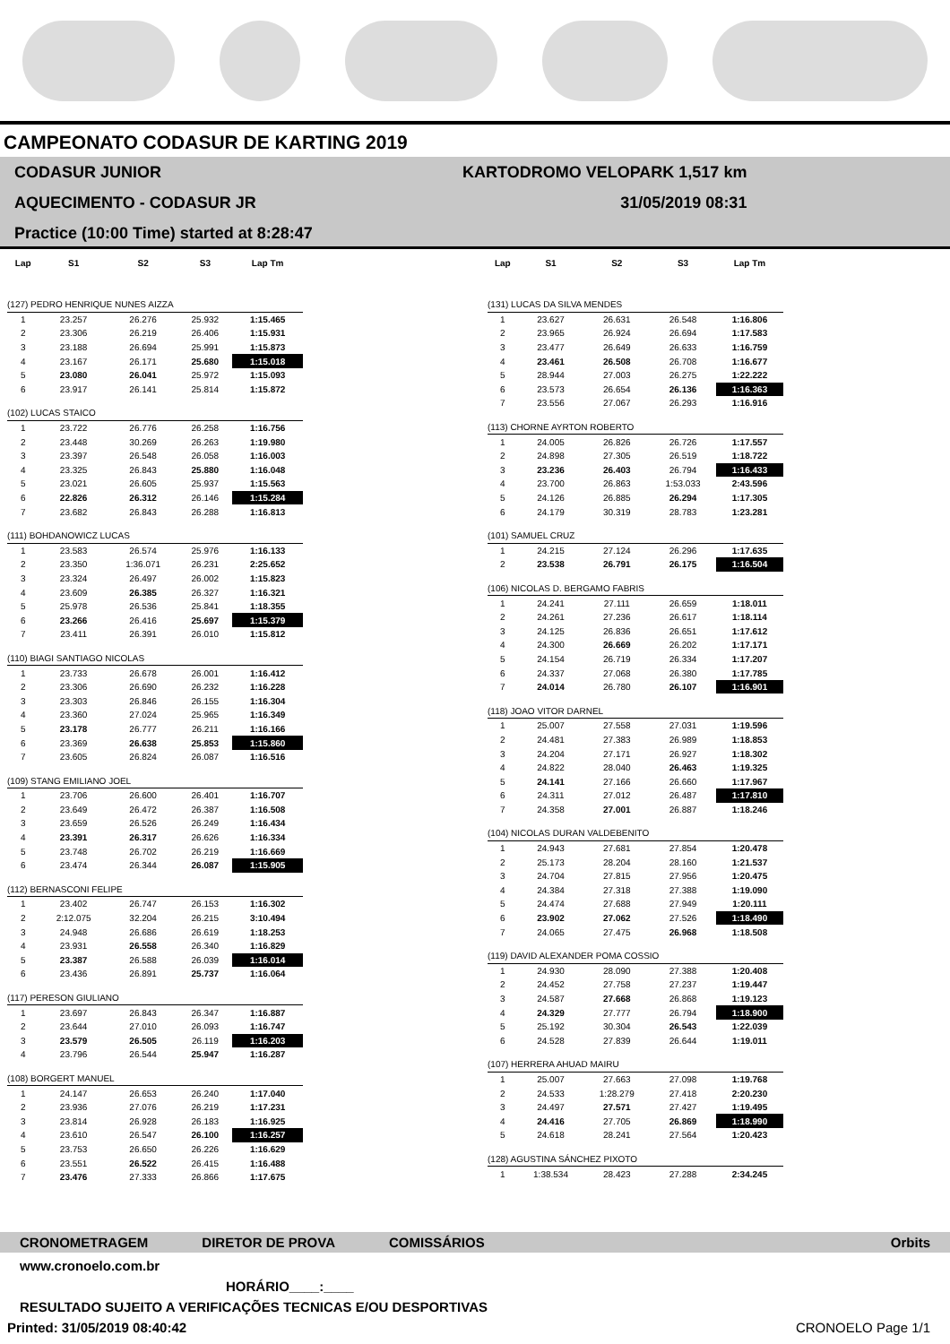CAMPEONATO CODASUR DE KARTING 2019
CODASUR JUNIOR
AQUECIMENTO - CODASUR JR
Practice (10:00 Time) started at 8:28:47
KARTODROMO VELOPARK 1,517 km
31/05/2019 08:31
| Lap | S1 | S2 | S3 | Lap Tm |
| --- | --- | --- | --- | --- |
| (127) PEDRO HENRIQUE NUNES AIZZA | | | | |
| 1 | 23.257 | 26.276 | 25.932 | 1:15.465 |
| 2 | 23.306 | 26.219 | 26.406 | 1:15.931 |
| 3 | 23.188 | 26.694 | 25.991 | 1:15.873 |
| 4 | 23.167 | 26.171 | 25.680 | 1:15.018 |
| 5 | 23.080 | 26.041 | 25.972 | 1:15.093 |
| 6 | 23.917 | 26.141 | 25.814 | 1:15.872 |
| (102) LUCAS STAICO | | | | |
| 1 | 23.722 | 26.776 | 26.258 | 1:16.756 |
| 2 | 23.448 | 30.269 | 26.263 | 1:19.980 |
| 3 | 23.397 | 26.548 | 26.058 | 1:16.003 |
| 4 | 23.325 | 26.843 | 25.880 | 1:16.048 |
| 5 | 23.021 | 26.605 | 25.937 | 1:15.563 |
| 6 | 22.826 | 26.312 | 26.146 | 1:15.284 |
| 7 | 23.682 | 26.843 | 26.288 | 1:16.813 |
| (111) BOHDANOWICZ LUCAS | | | | |
| 1 | 23.583 | 26.574 | 25.976 | 1:16.133 |
| 2 | 23.350 | 1:36.071 | 26.231 | 2:25.652 |
| 3 | 23.324 | 26.497 | 26.002 | 1:15.823 |
| 4 | 23.609 | 26.385 | 26.327 | 1:16.321 |
| 5 | 25.978 | 26.536 | 25.841 | 1:18.355 |
| 6 | 23.266 | 26.416 | 25.697 | 1:15.379 |
| 7 | 23.411 | 26.391 | 26.010 | 1:15.812 |
| (110) BIAGI SANTIAGO NICOLAS | | | | |
| 1 | 23.733 | 26.678 | 26.001 | 1:16.412 |
| 2 | 23.306 | 26.690 | 26.232 | 1:16.228 |
| 3 | 23.303 | 26.846 | 26.155 | 1:16.304 |
| 4 | 23.360 | 27.024 | 25.965 | 1:16.349 |
| 5 | 23.178 | 26.777 | 26.211 | 1:16.166 |
| 6 | 23.369 | 26.638 | 25.853 | 1:15.860 |
| 7 | 23.605 | 26.824 | 26.087 | 1:16.516 |
| (109) STANG EMILIANO JOEL | | | | |
| 1 | 23.706 | 26.600 | 26.401 | 1:16.707 |
| 2 | 23.649 | 26.472 | 26.387 | 1:16.508 |
| 3 | 23.659 | 26.526 | 26.249 | 1:16.434 |
| 4 | 23.391 | 26.317 | 26.626 | 1:16.334 |
| 5 | 23.748 | 26.702 | 26.219 | 1:16.669 |
| 6 | 23.474 | 26.344 | 26.087 | 1:15.905 |
| (112) BERNASCONI FELIPE | | | | |
| 1 | 23.402 | 26.747 | 26.153 | 1:16.302 |
| 2 | 2:12.075 | 32.204 | 26.215 | 3:10.494 |
| 3 | 24.948 | 26.686 | 26.619 | 1:18.253 |
| 4 | 23.931 | 26.558 | 26.340 | 1:16.829 |
| 5 | 23.387 | 26.588 | 26.039 | 1:16.014 |
| 6 | 23.436 | 26.891 | 25.737 | 1:16.064 |
| (117) PERESON GIULIANO | | | | |
| 1 | 23.697 | 26.843 | 26.347 | 1:16.887 |
| 2 | 23.644 | 27.010 | 26.093 | 1:16.747 |
| 3 | 23.579 | 26.505 | 26.119 | 1:16.203 |
| 4 | 23.796 | 26.544 | 25.947 | 1:16.287 |
| (108) BORGERT MANUEL | | | | |
| 1 | 24.147 | 26.653 | 26.240 | 1:17.040 |
| 2 | 23.936 | 27.076 | 26.219 | 1:17.231 |
| 3 | 23.814 | 26.928 | 26.183 | 1:16.925 |
| 4 | 23.610 | 26.547 | 26.100 | 1:16.257 |
| 5 | 23.753 | 26.650 | 26.226 | 1:16.629 |
| 6 | 23.551 | 26.522 | 26.415 | 1:16.488 |
| 7 | 23.476 | 27.333 | 26.866 | 1:17.675 |
| Lap | S1 | S2 | S3 | Lap Tm |
| --- | --- | --- | --- | --- |
| (131) LUCAS DA SILVA MENDES | | | | |
| 1 | 23.627 | 26.631 | 26.548 | 1:16.806 |
| 2 | 23.965 | 26.924 | 26.694 | 1:17.583 |
| 3 | 23.477 | 26.649 | 26.633 | 1:16.759 |
| 4 | 23.461 | 26.508 | 26.708 | 1:16.677 |
| 5 | 28.944 | 27.003 | 26.275 | 1:22.222 |
| 6 | 23.573 | 26.654 | 26.136 | 1:16.363 |
| 7 | 23.556 | 27.067 | 26.293 | 1:16.916 |
| (113) CHORNE AYRTON ROBERTO | | | | |
| 1 | 24.005 | 26.826 | 26.726 | 1:17.557 |
| 2 | 24.898 | 27.305 | 26.519 | 1:18.722 |
| 3 | 23.236 | 26.403 | 26.794 | 1:16.433 |
| 4 | 23.700 | 26.863 | 1:53.033 | 2:43.596 |
| 5 | 24.126 | 26.885 | 26.294 | 1:17.305 |
| 6 | 24.179 | 30.319 | 28.783 | 1:23.281 |
| (101) SAMUEL CRUZ | | | | |
| 1 | 24.215 | 27.124 | 26.296 | 1:17.635 |
| 2 | 23.538 | 26.791 | 26.175 | 1:16.504 |
| (106) NICOLAS D. BERGAMO FABRIS | | | | |
| 1 | 24.241 | 27.111 | 26.659 | 1:18.011 |
| 2 | 24.261 | 27.236 | 26.617 | 1:18.114 |
| 3 | 24.125 | 26.836 | 26.651 | 1:17.612 |
| 4 | 24.300 | 26.669 | 26.202 | 1:17.171 |
| 5 | 24.154 | 26.719 | 26.334 | 1:17.207 |
| 6 | 24.337 | 27.068 | 26.380 | 1:17.785 |
| 7 | 24.014 | 26.780 | 26.107 | 1:16.901 |
| (118) JOAO VITOR DARNEL | | | | |
| 1 | 25.007 | 27.558 | 27.031 | 1:19.596 |
| 2 | 24.481 | 27.383 | 26.989 | 1:18.853 |
| 3 | 24.204 | 27.171 | 26.927 | 1:18.302 |
| 4 | 24.822 | 28.040 | 26.463 | 1:19.325 |
| 5 | 24.141 | 27.166 | 26.660 | 1:17.967 |
| 6 | 24.311 | 27.012 | 26.487 | 1:17.810 |
| 7 | 24.358 | 27.001 | 26.887 | 1:18.246 |
| (104) NICOLAS DURAN VALDEBENITO | | | | |
| 1 | 24.943 | 27.681 | 27.854 | 1:20.478 |
| 2 | 25.173 | 28.204 | 28.160 | 1:21.537 |
| 3 | 24.704 | 27.815 | 27.956 | 1:20.475 |
| 4 | 24.384 | 27.318 | 27.388 | 1:19.090 |
| 5 | 24.474 | 27.688 | 27.949 | 1:20.111 |
| 6 | 23.902 | 27.062 | 27.526 | 1:18.490 |
| 7 | 24.065 | 27.475 | 26.968 | 1:18.508 |
| (119) DAVID ALEXANDER POMA COSSIO | | | | |
| 1 | 24.930 | 28.090 | 27.388 | 1:20.408 |
| 2 | 24.452 | 27.758 | 27.237 | 1:19.447 |
| 3 | 24.587 | 27.668 | 26.868 | 1:19.123 |
| 4 | 24.329 | 27.777 | 26.794 | 1:18.900 |
| 5 | 25.192 | 30.304 | 26.543 | 1:22.039 |
| 6 | 24.528 | 27.839 | 26.644 | 1:19.011 |
| (107) HERRERA AHUAD MAIRU | | | | |
| 1 | 25.007 | 27.663 | 27.098 | 1:19.768 |
| 2 | 24.533 | 1:28.279 | 27.418 | 2:20.230 |
| 3 | 24.497 | 27.571 | 27.427 | 1:19.495 |
| 4 | 24.416 | 27.705 | 26.869 | 1:18.990 |
| 5 | 24.618 | 28.241 | 27.564 | 1:20.423 |
| (128) AGUSTINA SÁNCHEZ PIXOTO | | | | |
| 1 | 1:38.534 | 28.423 | 27.288 | 2:34.245 |
CRONOMETRAGEM DIRETOR DE PROVA COMISSÁRIOS Orbits
www.cronoelo.com.br
HORÁRIO____:____
RESULTADO SUJEITO A VERIFICAÇÕES TECNICAS E/OU DESPORTIVAS
Printed: 31/05/2019 08:40:42 CRONOELO Page 1/1